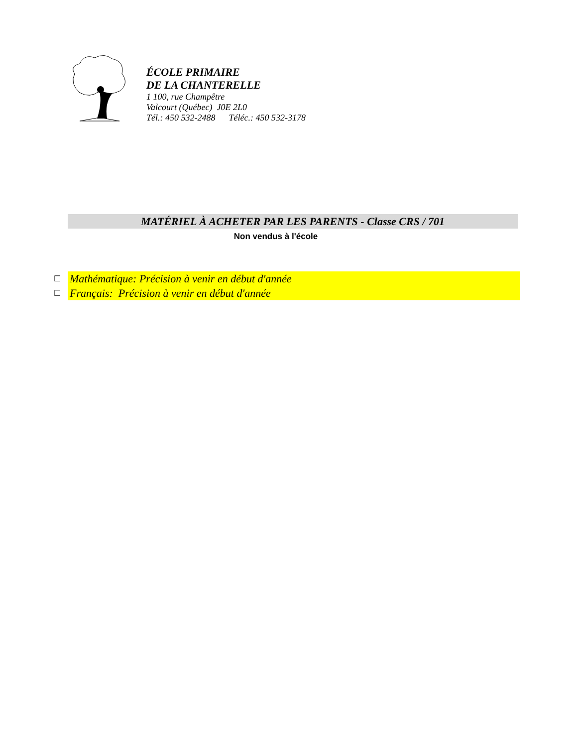ÉCOLE PRIMAIRE
DE LA CHANTERELLE
1 100, rue Champêtre
Valcourt (Québec) J0E 2L0
Tél.: 450 532-2488 Téléc.: 450 532-3178
MATÉRIEL À ACHETER PAR LES PARENTS - Classe CRS / 701
Non vendus à l'école
☐ Mathématique: Précision à venir en début d'année
☐ Français: Précision à venir en début d'année